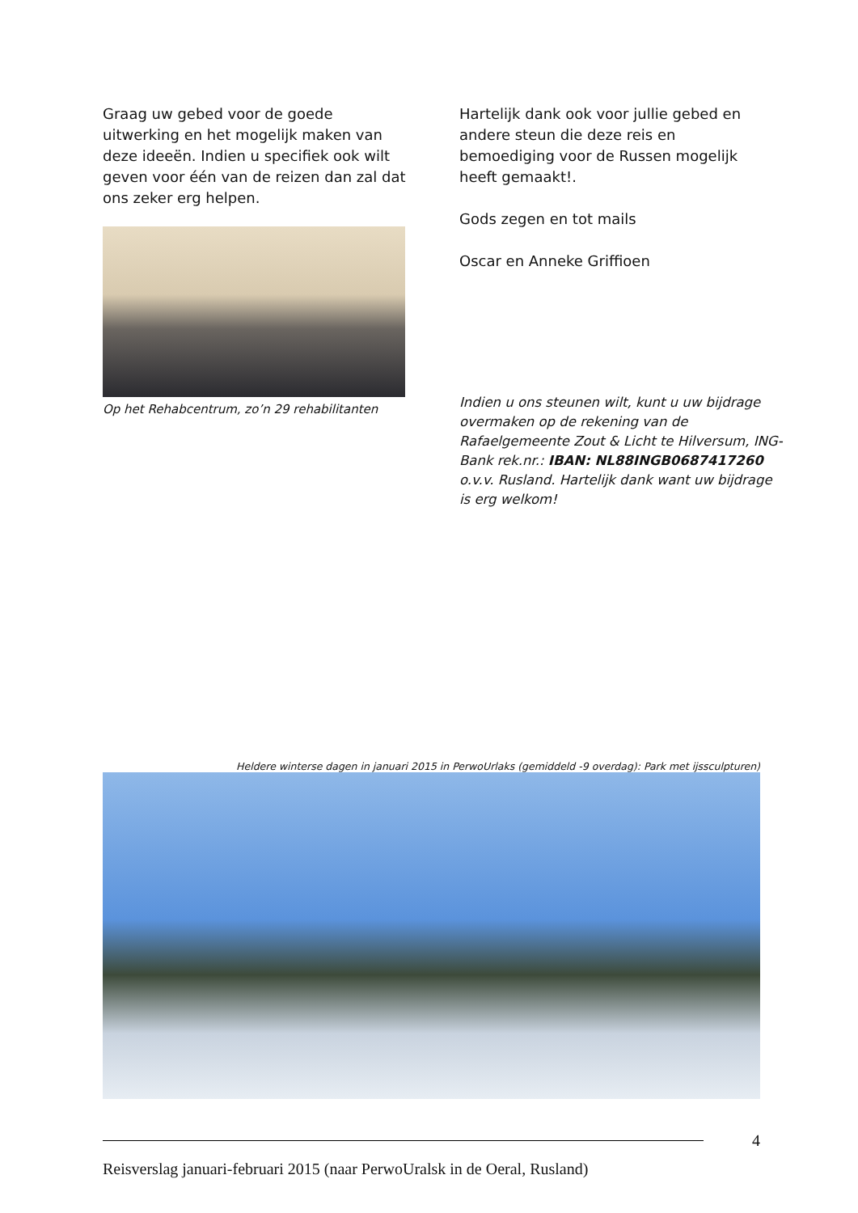Graag uw gebed voor de goede uitwerking en het mogelijk maken van deze ideeën. Indien u specifiek ook wilt geven voor één van de reizen dan zal dat ons zeker erg helpen.
Op het Rehabcentrum, zo’n 29 rehabilitanten
Hartelijk dank ook voor jullie gebed en andere steun die deze reis en bemoediging voor de Russen mogelijk heeft gemaakt!.
Gods zegen en tot mails
Oscar en Anneke Griffioen
Indien u ons steunen wilt, kunt u uw bijdrage overmaken op de rekening van de Rafaelgemeente Zout & Licht te Hilversum, ING-Bank rek.nr.: IBAN: NL88INGB0687417260 o.v.v. Rusland. Hartelijk dank want uw bijdrage is erg welkom!
Heldere winterse dagen in januari 2015 in PerwoUrlaks (gemiddeld -9 overdag): Park met ijssculpturen)
4
Reisverslag januari-februari 2015 (naar PerwoUralsk in de Oeral, Rusland)